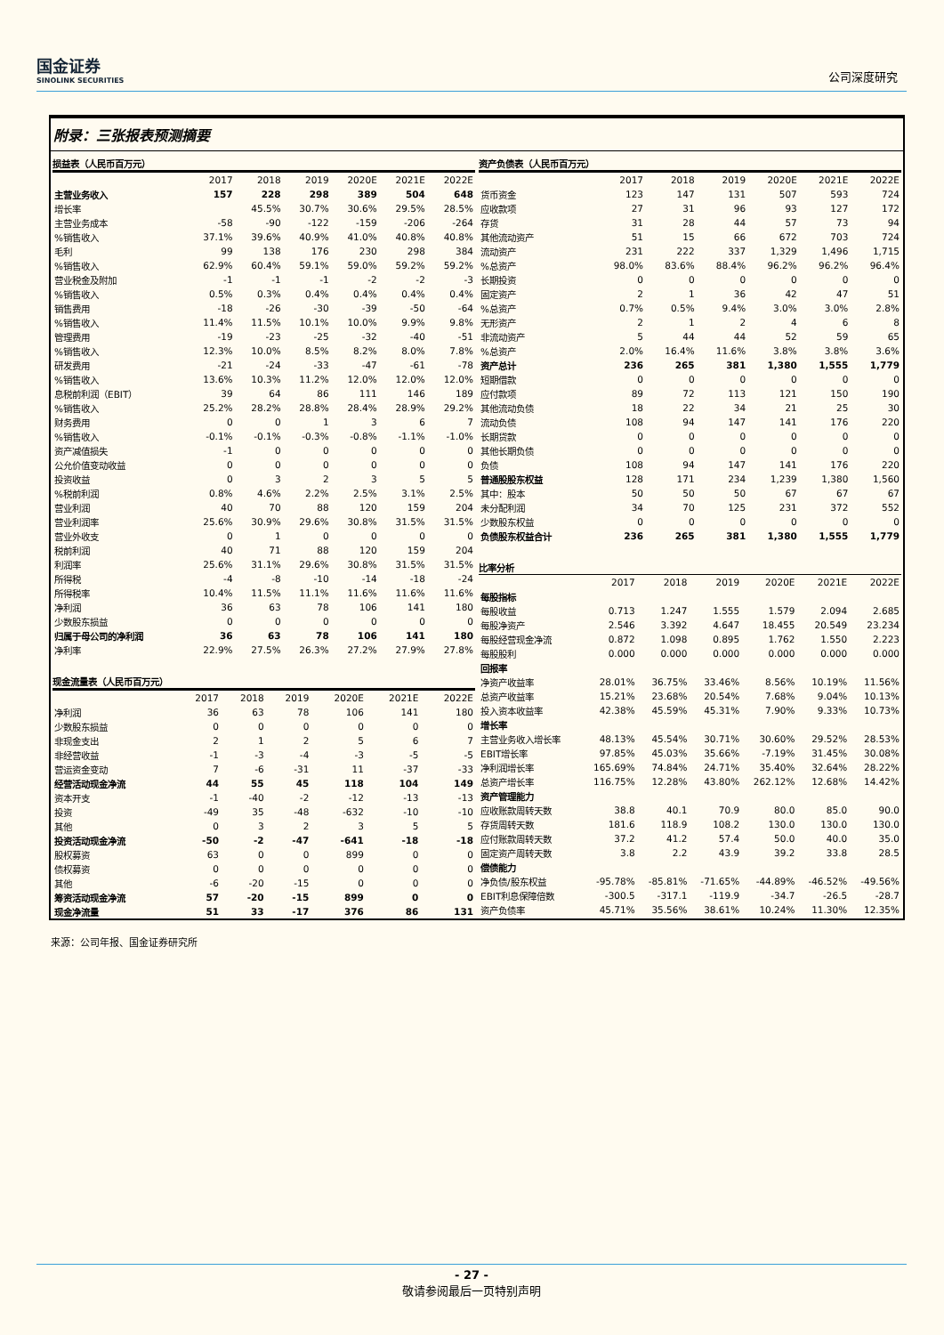国金证券
SINOLINK SECURITIES
公司深度研究
附录：三张报表预测摘要
损益表（人民币百万元）
| | 2017 | 2018 | 2019 | 2020E | 2021E | 2022E |
| --- | --- | --- | --- | --- | --- | --- |
| 主营业务收入 | 157 | 228 | 298 | 389 | 504 | 648 |
| 增长率 | | 45.5% | 30.7% | 30.6% | 29.5% | 28.5% |
| 主营业务成本 | -58 | -90 | -122 | -159 | -206 | -264 |
| %销售收入 | 37.1% | 39.6% | 40.9% | 41.0% | 40.8% | 40.8% |
| 毛利 | 99 | 138 | 176 | 230 | 298 | 384 |
| %销售收入 | 62.9% | 60.4% | 59.1% | 59.0% | 59.2% | 59.2% |
| 营业税金及附加 | -1 | -1 | -1 | -2 | -2 | -3 |
| %销售收入 | 0.5% | 0.3% | 0.4% | 0.4% | 0.4% | 0.4% |
| 销售费用 | -18 | -26 | -30 | -39 | -50 | -64 |
| %销售收入 | 11.4% | 11.5% | 10.1% | 10.0% | 9.9% | 9.8% |
| 管理费用 | -19 | -23 | -25 | -32 | -40 | -51 |
| %销售收入 | 12.3% | 10.0% | 8.5% | 8.2% | 8.0% | 7.8% |
| 研发费用 | -21 | -24 | -33 | -47 | -61 | -78 |
| %销售收入 | 13.6% | 10.3% | 11.2% | 12.0% | 12.0% | 12.0% |
| 息税前利润（EBIT） | 39 | 64 | 86 | 111 | 146 | 189 |
| %销售收入 | 25.2% | 28.2% | 28.8% | 28.4% | 28.9% | 29.2% |
| 财务费用 | 0 | 0 | 1 | 3 | 6 | 7 |
| %销售收入 | -0.1% | -0.1% | -0.3% | -0.8% | -1.1% | -1.0% |
| 资产减值损失 | -1 | 0 | 0 | 0 | 0 | 0 |
| 公允价值变动收益 | 0 | 0 | 0 | 0 | 0 | 0 |
| 投资收益 | 0 | 3 | 2 | 3 | 5 | 5 |
| %税前利润 | 0.8% | 4.6% | 2.2% | 2.5% | 3.1% | 2.5% |
| 营业利润 | 40 | 70 | 88 | 120 | 159 | 204 |
| 营业利润率 | 25.6% | 30.9% | 29.6% | 30.8% | 31.5% | 31.5% |
| 营业外收支 | 0 | 1 | 0 | 0 | 0 | 0 |
| 税前利润 | 40 | 71 | 88 | 120 | 159 | 204 |
| 利润率 | 25.6% | 31.1% | 29.6% | 30.8% | 31.5% | 31.5% |
| 所得税 | -4 | -8 | -10 | -14 | -18 | -24 |
| 所得税率 | 10.4% | 11.5% | 11.1% | 11.6% | 11.6% | 11.6% |
| 净利润 | 36 | 63 | 78 | 106 | 141 | 180 |
| 少数股东损益 | 0 | 0 | 0 | 0 | 0 | 0 |
| 归属于母公司的净利润 | 36 | 63 | 78 | 106 | 141 | 180 |
| 净利率 | 22.9% | 27.5% | 26.3% | 27.2% | 27.9% | 27.8% |
现金流量表（人民币百万元）
| | 2017 | 2018 | 2019 | 2020E | 2021E | 2022E |
| --- | --- | --- | --- | --- | --- | --- |
| 净利润 | 36 | 63 | 78 | 106 | 141 | 180 |
| 少数股东损益 | 0 | 0 | 0 | 0 | 0 | 0 |
| 非现金支出 | 2 | 1 | 2 | 5 | 6 | 7 |
| 非经营收益 | -1 | -3 | -4 | -3 | -5 | -5 |
| 营运资金变动 | 7 | -6 | -31 | 11 | -37 | -33 |
| 经营活动现金净流 | 44 | 55 | 45 | 118 | 104 | 149 |
| 资本开支 | -1 | -40 | -2 | -12 | -13 | -13 |
| 投资 | -49 | 35 | -48 | -632 | -10 | -10 |
| 其他 | 0 | 3 | 2 | 3 | 5 | 5 |
| 投资活动现金净流 | -50 | -2 | -47 | -641 | -18 | -18 |
| 股权募资 | 63 | 0 | 0 | 899 | 0 | 0 |
| 债权募资 | 0 | 0 | 0 | 0 | 0 | 0 |
| 其他 | -6 | -20 | -15 | 0 | 0 | 0 |
| 筹资活动现金净流 | 57 | -20 | -15 | 899 | 0 | 0 |
| 现金净流量 | 51 | 33 | -17 | 376 | 86 | 131 |
资产负债表（人民币百万元）
| | 2017 | 2018 | 2019 | 2020E | 2021E | 2022E |
| --- | --- | --- | --- | --- | --- | --- |
| 货币资金 | 123 | 147 | 131 | 507 | 593 | 724 |
| 应收款项 | 27 | 31 | 96 | 93 | 127 | 172 |
| 存货 | 31 | 28 | 44 | 57 | 73 | 94 |
| 其他流动资产 | 51 | 15 | 66 | 672 | 703 | 724 |
| 流动资产 | 231 | 222 | 337 | 1,329 | 1,496 | 1,715 |
| %总资产 | 98.0% | 83.6% | 88.4% | 96.2% | 96.2% | 96.4% |
| 长期投资 | 0 | 0 | 0 | 0 | 0 | 0 |
| 固定资产 | 2 | 1 | 36 | 42 | 47 | 51 |
| %总资产 | 0.7% | 0.5% | 9.4% | 3.0% | 3.0% | 2.8% |
| 无形资产 | 2 | 1 | 2 | 4 | 6 | 8 |
| 非流动资产 | 5 | 44 | 44 | 52 | 59 | 65 |
| %总资产 | 2.0% | 16.4% | 11.6% | 3.8% | 3.8% | 3.6% |
| 资产总计 | 236 | 265 | 381 | 1,380 | 1,555 | 1,779 |
| 短期借款 | 0 | 0 | 0 | 0 | 0 | 0 |
| 应付款项 | 89 | 72 | 113 | 121 | 150 | 190 |
| 其他流动负债 | 18 | 22 | 34 | 21 | 25 | 30 |
| 流动负债 | 108 | 94 | 147 | 141 | 176 | 220 |
| 长期贷款 | 0 | 0 | 0 | 0 | 0 | 0 |
| 其他长期负债 | 0 | 0 | 0 | 0 | 0 | 0 |
| 负债 | 108 | 94 | 147 | 141 | 176 | 220 |
| 普通股股东权益 | 128 | 171 | 234 | 1,239 | 1,380 | 1,560 |
| 其中：股本 | 50 | 50 | 50 | 67 | 67 | 67 |
| 未分配利润 | 34 | 70 | 125 | 231 | 372 | 552 |
| 少数股东权益 | 0 | 0 | 0 | 0 | 0 | 0 |
| 负债股东权益合计 | 236 | 265 | 381 | 1,380 | 1,555 | 1,779 |
比率分析
| | 2017 | 2018 | 2019 | 2020E | 2021E | 2022E |
| --- | --- | --- | --- | --- | --- | --- |
| 每股指标 | | | | | | |
| 每股收益 | 0.713 | 1.247 | 1.555 | 1.579 | 2.094 | 2.685 |
| 每股净资产 | 2.546 | 3.392 | 4.647 | 18.455 | 20.549 | 23.234 |
| 每股经营现金净流 | 0.872 | 1.098 | 0.895 | 1.762 | 1.550 | 2.223 |
| 每股股利 | 0.000 | 0.000 | 0.000 | 0.000 | 0.000 | 0.000 |
| 回报率 | | | | | | |
| 净资产收益率 | 28.01% | 36.75% | 33.46% | 8.56% | 10.19% | 11.56% |
| 总资产收益率 | 15.21% | 23.68% | 20.54% | 7.68% | 9.04% | 10.13% |
| 投入资本收益率 | 42.38% | 45.59% | 45.31% | 7.90% | 9.33% | 10.73% |
| 增长率 | | | | | | |
| 主营业务收入增长率 | 48.13% | 45.54% | 30.71% | 30.60% | 29.52% | 28.53% |
| EBIT增长率 | 97.85% | 45.03% | 35.66% | -7.19% | 31.45% | 30.08% |
| 净利润增长率 | 165.69% | 74.84% | 24.71% | 35.40% | 32.64% | 28.22% |
| 总资产增长率 | 116.75% | 12.28% | 43.80% | 262.12% | 12.68% | 14.42% |
| 资产管理能力 | | | | | | |
| 应收账款周转天数 | 38.8 | 40.1 | 70.9 | 80.0 | 85.0 | 90.0 |
| 存货周转天数 | 181.6 | 118.9 | 108.2 | 130.0 | 130.0 | 130.0 |
| 应付账款周转天数 | 37.2 | 41.2 | 57.4 | 50.0 | 40.0 | 35.0 |
| 固定资产周转天数 | 3.8 | 2.2 | 43.9 | 39.2 | 33.8 | 28.5 |
| 偿债能力 | | | | | | |
| 净负债/股东权益 | -95.78% | -85.81% | -71.65% | -44.89% | -46.52% | -49.56% |
| EBIT利息保障倍数 | -300.5 | -317.1 | -119.9 | -34.7 | -26.5 | -28.7 |
| 资产负债率 | 45.71% | 35.56% | 38.61% | 10.24% | 11.30% | 12.35% |
来源：公司年报、国金证券研究所
- 27 -
敬请参阅最后一页特别声明